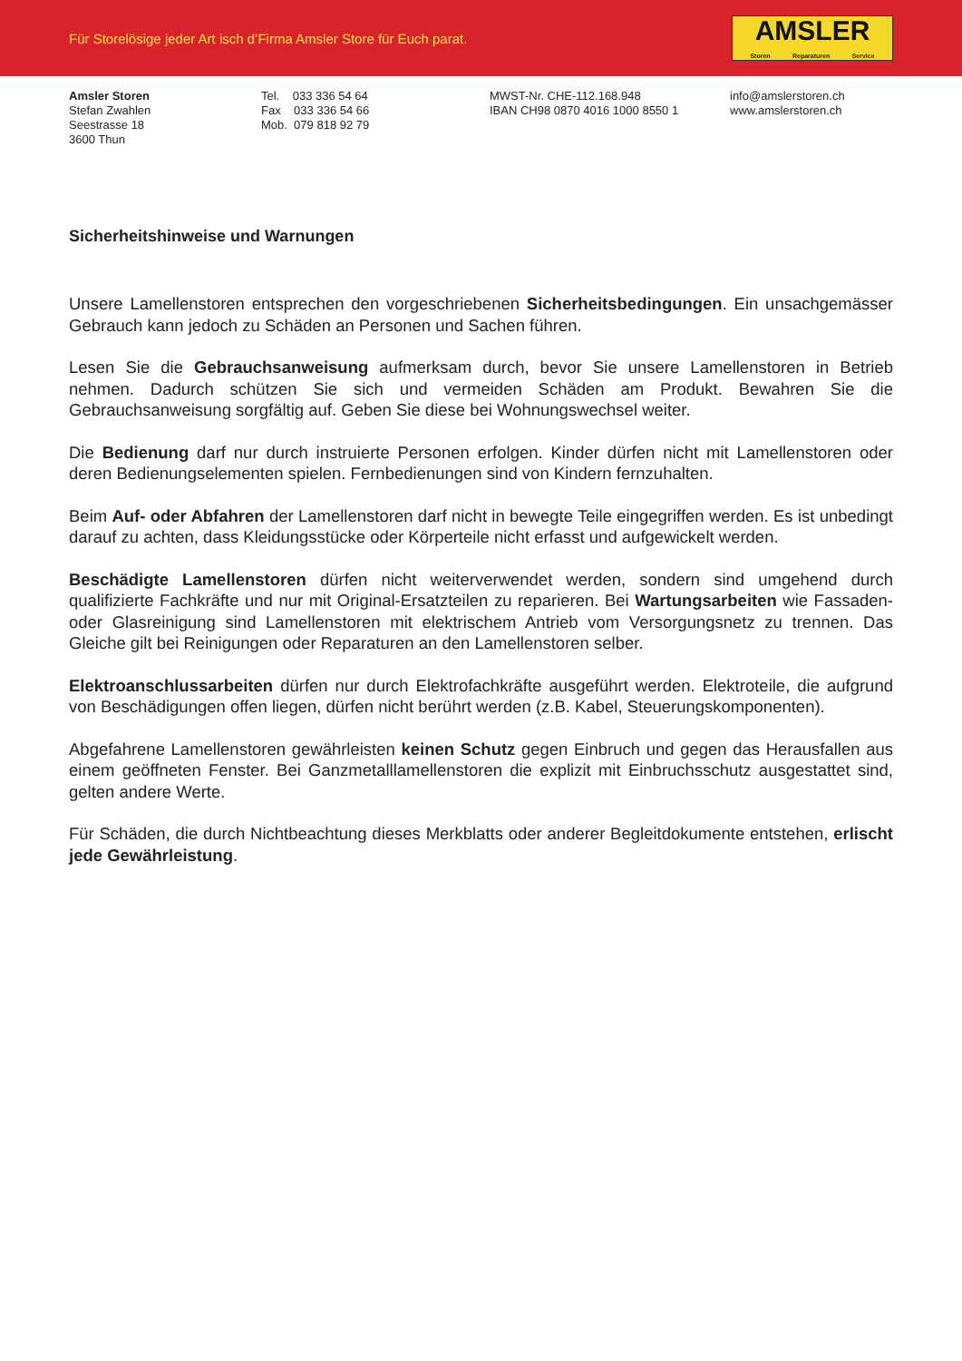Für Storelösige jeder Art isch d’Firma Amsler Store für Euch parat.
AMSLER
Storen Reparaturen Service
Amsler Storen
Stefan Zwahlen
Seestrasse 18
3600 Thun
Tel. 033 336 54 64
Fax 033 336 54 66
Mob. 079 818 92 79
MWST-Nr. CHE-112.168.948
IBAN CH98 0870 4016 1000 8550 1
info@amslerstoren.ch
www.amslerstoren.ch
Sicherheitshinweise und Warnungen
Unsere Lamellenstoren entsprechen den vorgeschriebenen Sicherheitsbedingungen. Ein unsachgemässer Gebrauch kann jedoch zu Schäden an Personen und Sachen führen.
Lesen Sie die Gebrauchsanweisung aufmerksam durch, bevor Sie unsere Lamellenstoren in Betrieb nehmen. Dadurch schützen Sie sich und vermeiden Schäden am Produkt. Bewahren Sie die Gebrauchsanweisung sorgfältig auf. Geben Sie diese bei Wohnungswechsel weiter.
Die Bedienung darf nur durch instruierte Personen erfolgen. Kinder dürfen nicht mit Lamellenstoren oder deren Bedienungselementen spielen. Fernbedienungen sind von Kindern fernzuhalten.
Beim Auf- oder Abfahren der Lamellenstoren darf nicht in bewegte Teile eingegriffen werden. Es ist unbedingt darauf zu achten, dass Kleidungsstücke oder Körperteile nicht erfasst und aufgewickelt werden.
Beschädigte Lamellenstoren dürfen nicht weiterverwendet werden, sondern sind umgehend durch qualifizierte Fachkräfte und nur mit Original-Ersatzteilen zu reparieren. Bei Wartungsarbeiten wie Fassaden- oder Glasreinigung sind Lamellenstoren mit elektrischem Antrieb vom Versorgungsnetz zu trennen. Das Gleiche gilt bei Reinigungen oder Reparaturen an den Lamellenstoren selber.
Elektroanschlussarbeiten dürfen nur durch Elektrofachkräfte ausgeführt werden. Elektroteile, die aufgrund von Beschädigungen offen liegen, dürfen nicht berührt werden (z.B. Kabel, Steuerungskomponenten).
Abgefahrene Lamellenstoren gewährleisten keinen Schutz gegen Einbruch und gegen das Herausfallen aus einem geöffneten Fenster. Bei Ganzmetalllamellenstoren die explizit mit Einbruchsschutz ausgestattet sind, gelten andere Werte.
Für Schäden, die durch Nichtbeachtung dieses Merkblatts oder anderer Begleitdokumente entstehen, erlischt jede Gewährleistung.